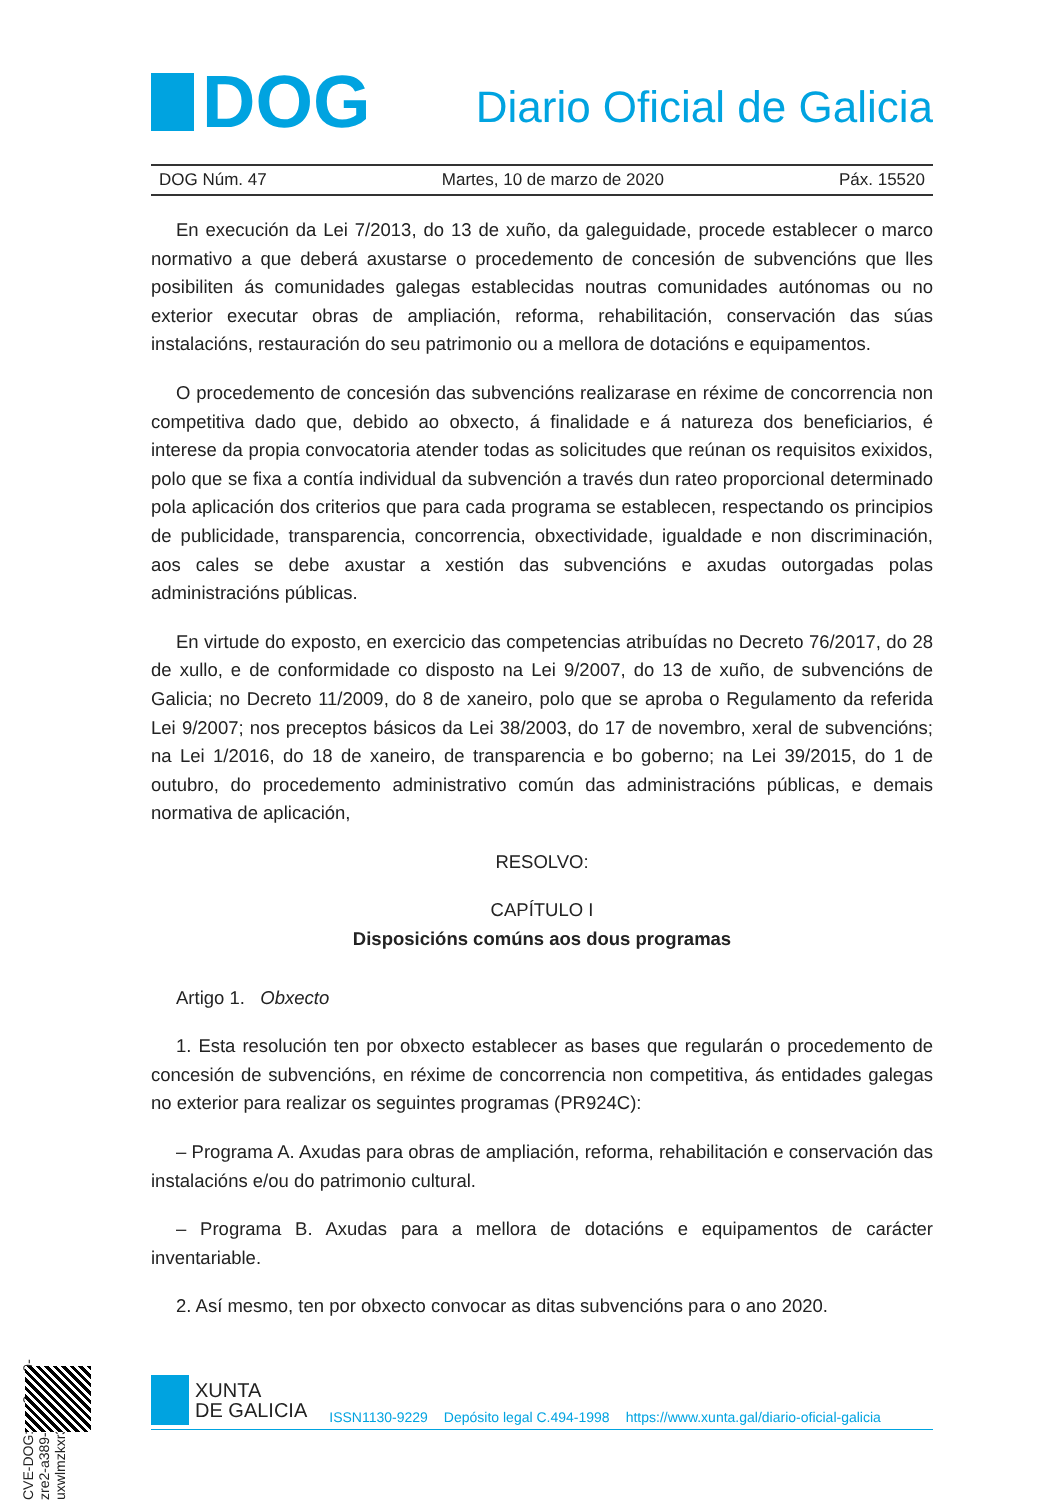DOG
Diario Oficial de Galicia
DOG Núm. 47 Martes, 10 de marzo de 2020 Páx. 15520
En execución da Lei 7/2013, do 13 de xuño, da galeguidade, procede establecer o marco normativo a que deberá axustarse o procedemento de concesión de subvencións que lles posibiliten ás comunidades galegas establecidas noutras comunidades autónomas ou no exterior executar obras de ampliación, reforma, rehabilitación, conservación das súas instalacións, restauración do seu patrimonio ou a mellora de dotacións e equipamentos.
O procedemento de concesión das subvencións realizarase en réxime de concorrencia non competitiva dado que, debido ao obxecto, á finalidade e á natureza dos beneficiarios, é interese da propia convocatoria atender todas as solicitudes que reúnan os requisitos exixidos, polo que se fixa a contía individual da subvención a través dun rateo proporcional determinado pola aplicación dos criterios que para cada programa se establecen, respectando os principios de publicidade, transparencia, concorrencia, obxectividade, igualdade e non discriminación, aos cales se debe axustar a xestión das subvencións e axudas outorgadas polas administracións públicas.
En virtude do exposto, en exercicio das competencias atribuídas no Decreto 76/2017, do 28 de xullo, e de conformidade co disposto na Lei 9/2007, do 13 de xuño, de subvencións de Galicia; no Decreto 11/2009, do 8 de xaneiro, polo que se aproba o Regulamento da referida Lei 9/2007; nos preceptos básicos da Lei 38/2003, do 17 de novembro, xeral de subvencións; na Lei 1/2016, do 18 de xaneiro, de transparencia e bo goberno; na Lei 39/2015, do 1 de outubro, do procedemento administrativo común das administracións públicas, e demais normativa de aplicación,
RESOLVO:
CAPÍTULO I
Disposicións comúns aos dous programas
Artigo 1. Obxecto
1. Esta resolución ten por obxecto establecer as bases que regularán o procedemento de concesión de subvencións, en réxime de concorrencia non competitiva, ás entidades galegas no exterior para realizar os seguintes programas (PR924C):
– Programa A. Axudas para obras de ampliación, reforma, rehabilitación e conservación das instalacións e/ou do patrimonio cultural.
– Programa B. Axudas para a mellora de dotacións e equipamentos de carácter inventariable.
2. Así mesmo, ten por obxecto convocar as ditas subvencións para o ano 2020.
CVE-DOG: nao3cwv9-zre2-a389-ahh7-uxwlmzkxr3b4
XUNTA
DE GALICIA
ISSN1130-9229 Depósito legal C.494-1998 https://www.xunta.gal/diario-oficial-galicia